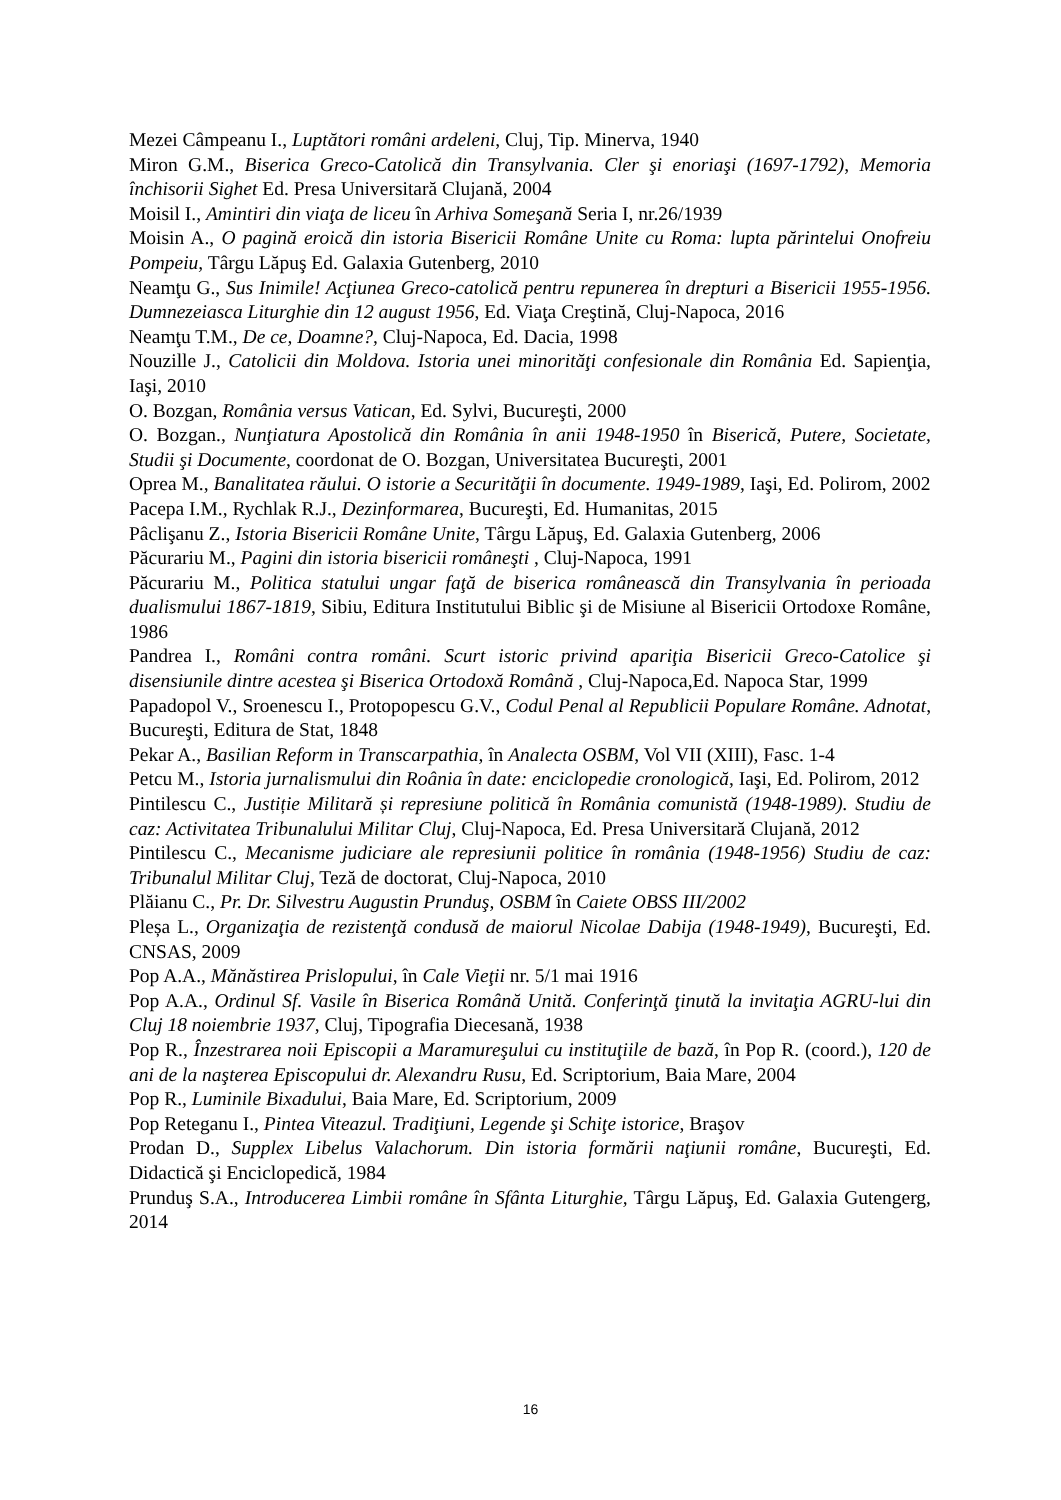Mezei Câmpeanu I., Luptători români ardeleni, Cluj, Tip. Minerva, 1940
Miron G.M., Biserica Greco-Catolică din Transylvania. Cler şi enoriaşi (1697-1792), Memoria închisorii Sighet Ed. Presa Universitară Clujană, 2004
Moisil I., Amintiri din viaţa de liceu în Arhiva Someşană Seria I, nr.26/1939
Moisin A., O pagină eroică din istoria Bisericii Române Unite cu Roma: lupta părintelui Onofreiu Pompeiu, Târgu Lăpuş Ed. Galaxia Gutenberg, 2010
Neamţu G., Sus Inimile! Acţiunea Greco-catolică pentru repunerea în drepturi a Bisericii 1955-1956. Dumnezeiasca Liturghie din 12 august 1956, Ed. Viaţa Creştină, Cluj-Napoca, 2016
Neamţu T.M., De ce, Doamne?, Cluj-Napoca, Ed. Dacia, 1998
Nouzille J., Catolicii din Moldova. Istoria unei minorităţi confesionale din România Ed. Sapienţia, Iaşi, 2010
O. Bozgan, România versus Vatican, Ed. Sylvi, Bucureşti, 2000
O. Bozgan., Nunţiatura Apostolică din România în anii 1948-1950 în Biserică, Putere, Societate, Studii şi Documente, coordonat de O. Bozgan, Universitatea Bucureşti, 2001
Oprea M., Banalitatea răului. O istorie a Securităţii în documente. 1949-1989, Iaşi, Ed. Polirom, 2002
Pacepa I.M., Rychlak R.J., Dezinformarea, Bucureşti, Ed. Humanitas, 2015
Pâclişanu Z., Istoria Bisericii Române Unite, Târgu Lăpuş, Ed. Galaxia Gutenberg, 2006
Păcurariu M., Pagini din istoria bisericii româneşti , Cluj-Napoca, 1991
Păcurariu M., Politica statului ungar faţă de biserica românească din Transylvania în perioada dualismului 1867-1819, Sibiu, Editura Institutului Biblic şi de Misiune al Bisericii Ortodoxe Române, 1986
Pandrea I., Români contra români. Scurt istoric privind apariţia Bisericii Greco-Catolice şi disensiunile dintre acestea şi Biserica Ortodoxă Română , Cluj-Napoca,Ed. Napoca Star, 1999
Papadopol V., Sroenescu I., Protopopescu G.V., Codul Penal al Republicii Populare Române. Adnotat, Bucureşti, Editura de Stat, 1848
Pekar A., Basilian Reform in Transcarpathia, în Analecta OSBM, Vol VII (XIII), Fasc. 1-4
Petcu M., Istoria jurnalismului din Roânia în date: enciclopedie cronologică, Iaşi, Ed. Polirom, 2012
Pintilescu C., Justiție Militară și represiune politică în România comunistă (1948-1989). Studiu de caz: Activitatea Tribunalului Militar Cluj, Cluj-Napoca, Ed. Presa Universitară Clujană, 2012
Pintilescu C., Mecanisme judiciare ale represiunii politice în românia (1948-1956) Studiu de caz: Tribunalul Militar Cluj, Teză de doctorat, Cluj-Napoca, 2010
Plăianu C., Pr. Dr. Silvestru Augustin Prunduş, OSBM în Caiete OBSS III/2002
Pleșa L., Organizaţia de rezistenţă condusă de maiorul Nicolae Dabija (1948-1949), Bucureşti, Ed. CNSAS, 2009
Pop A.A., Mănăstirea Prislopului, în Cale Vieţii nr. 5/1 mai 1916
Pop A.A., Ordinul Sf. Vasile în Biserica Română Unită. Conferinţă ţinută la invitaţia AGRU-lui din Cluj 18 noiembrie 1937, Cluj, Tipografia Diecesană, 1938
Pop R., Înzestrarea noii Episcopii a Maramureşului cu instituţiile de bază, în Pop R. (coord.), 120 de ani de la naşterea Episcopului dr. Alexandru Rusu, Ed. Scriptorium, Baia Mare, 2004
Pop R., Luminile Bixadului, Baia Mare, Ed. Scriptorium, 2009
Pop Reteganu I., Pintea Viteazul. Tradiţiuni, Legende şi Schiţe istorice, Braşov
Prodan D., Supplex Libelus Valachorum. Din istoria formării naţiunii române, Bucureşti, Ed. Didactică şi Enciclopedică, 1984
Prunduş S.A., Introducerea Limbii române în Sfânta Liturghie, Târgu Lăpuş, Ed. Galaxia Gutengerg, 2014
16